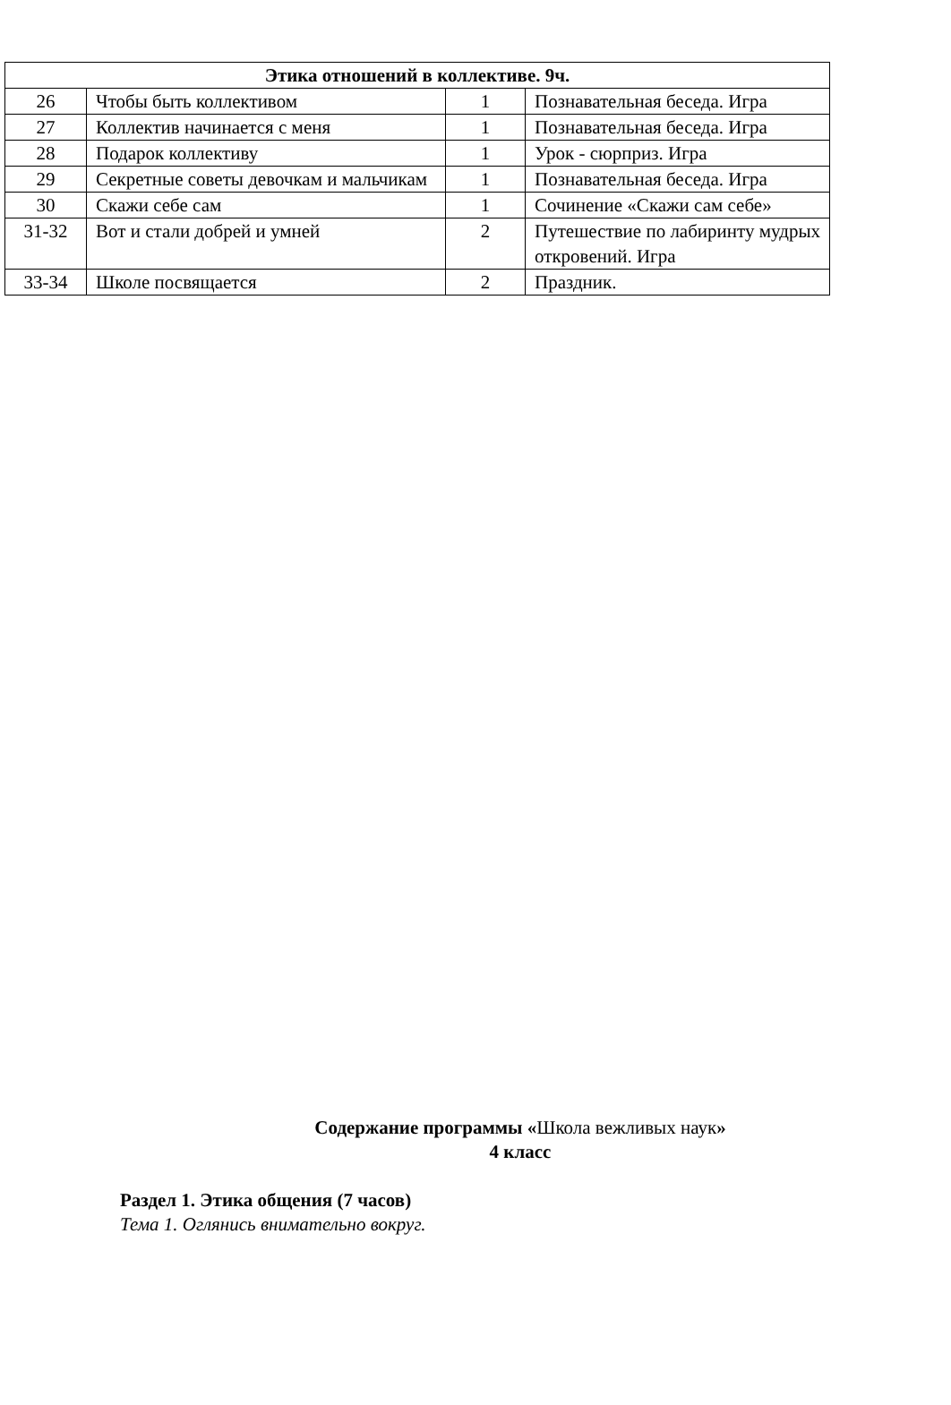| Этика отношений в коллективе. 9ч. | | | |
| --- | --- | --- | --- |
| 26 | Чтобы быть коллективом | 1 | Познавательная беседа. Игра |
| 27 | Коллектив начинается с меня | 1 | Познавательная беседа. Игра |
| 28 | Подарок коллективу | 1 | Урок - сюрприз. Игра |
| 29 | Секретные советы девочкам и мальчикам | 1 | Познавательная беседа. Игра |
| 30 | Скажи себе сам | 1 | Сочинение «Скажи сам себе» |
| 31-32 | Вот и стали добрей и умней | 2 | Путешествие по лабиринту мудрых откровений. Игра |
| 33-34 | Школе посвящается | 2 | Праздник. |
Содержание программы «Школа вежливых наук»
4 класс
Раздел 1. Этика общения (7 часов)
Тема 1. Оглянись внимательно вокруг.